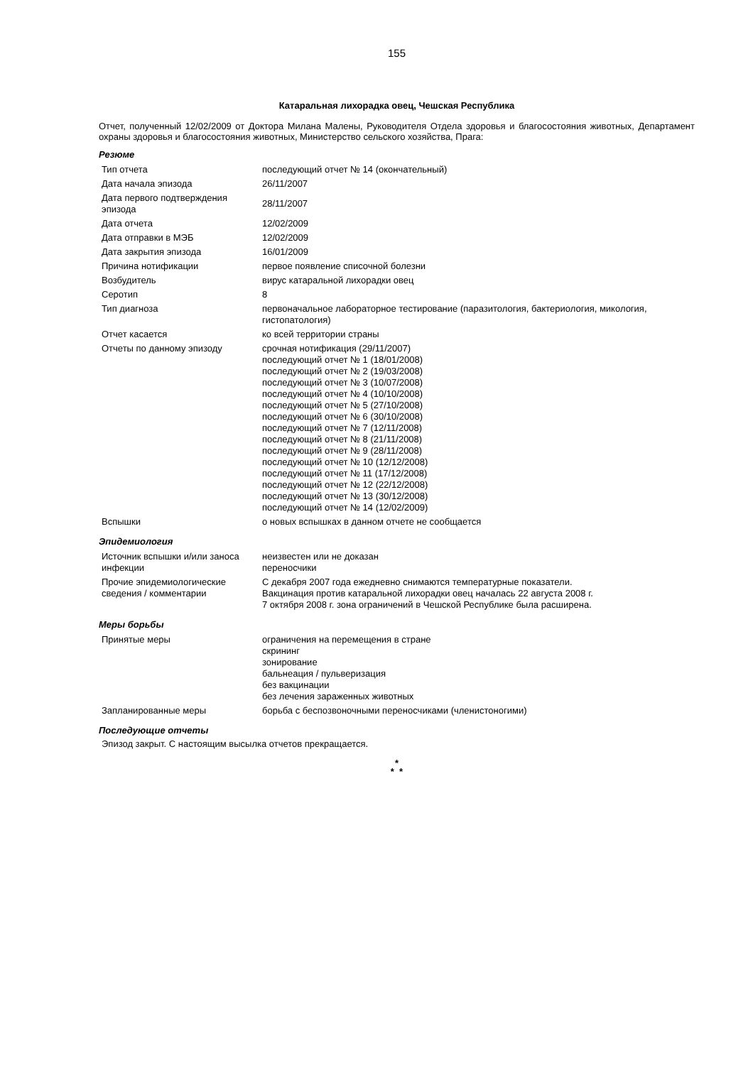155
Катаральная лихорадка овец, Чешская Республика
Отчет, полученный 12/02/2009 от Доктора Милана Малены, Руководителя Отдела здоровья и благосостояния животных, Департамент охраны здоровья и благосостояния животных, Министерство сельского хозяйства, Прага:
Резюме
| Тип отчета | последующий отчет № 14 (окончательный) |
| Дата начала эпизода | 26/11/2007 |
| Дата первого подтверждения эпизода | 28/11/2007 |
| Дата отчета | 12/02/2009 |
| Дата отправки в МЭБ | 12/02/2009 |
| Дата закрытия эпизода | 16/01/2009 |
| Причина нотификации | первое появление списочной болезни |
| Возбудитель | вирус катаральной лихорадки овец |
| Серотип | 8 |
| Тип диагноза | первоначальное лабораторное тестирование (паразитология, бактериология, микология, гистопатология) |
| Отчет касается | ко всей территории страны |
| Отчеты по данному эпизоду | срочная нотификация (29/11/2007) последующий отчет № 1 (18/01/2008) последующий отчет № 2 (19/03/2008) последующий отчет № 3 (10/07/2008) последующий отчет № 4 (10/10/2008) последующий отчет № 5 (27/10/2008) последующий отчет № 6 (30/10/2008) последующий отчет № 7 (12/11/2008) последующий отчет № 8 (21/11/2008) последующий отчет № 9 (28/11/2008) последующий отчет № 10 (12/12/2008) последующий отчет № 11 (17/12/2008) последующий отчет № 12 (22/12/2008) последующий отчет № 13 (30/12/2008) последующий отчет № 14 (12/02/2009) |
| Вспышки | о новых вспышках в данном отчете не сообщается |
Эпидемиология
| Источник вспышки и/или заноса инфекции | неизвестен или не доказан переносчики |
| Прочие эпидемиологические сведения / комментарии | С декабря 2007 года ежедневно снимаются температурные показатели. Вакцинация против катаральной лихорадки овец началась 22 августа 2008 г. 7 октября 2008 г. зона ограничений в Чешской Республике была расширена. |
Меры борьбы
| Принятые меры | ограничения на перемещения в стране скрининг зонирование бальнеация / пульверизация без вакцинации без лечения зараженных животных |
| Запланированные меры | борьба с беспозвоночными переносчиками (членистоногими) |
Последующие отчеты
Эпизод закрыт. С настоящим высылка отчетов прекращается.
*
* *